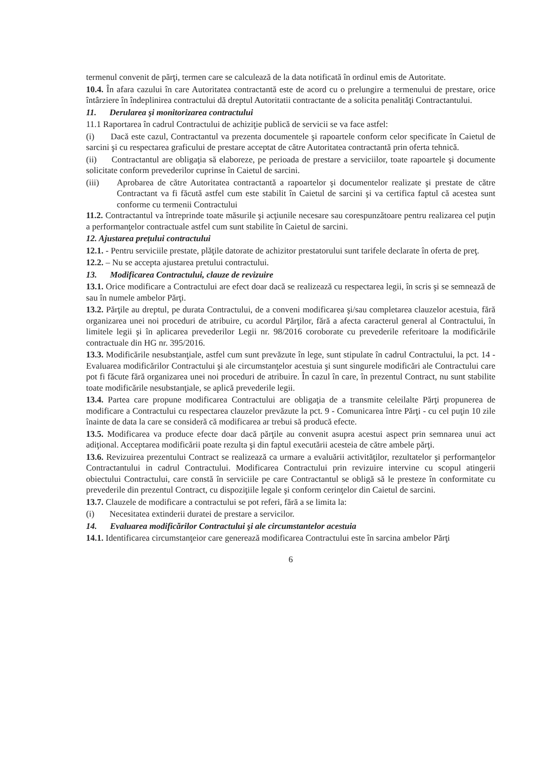termenul convenit de părţi, termen care se calculează de la data notificată în ordinul emis de Autoritate.
10.4. În afara cazului în care Autoritatea contractantă este de acord cu o prelungire a termenului de prestare, orice întârziere în îndeplinirea contractului dă dreptul Autoritatii contractante de a solicita penalităţi Contractantului.
11. Derularea şi monitorizarea contractului
11.1 Raportarea în cadrul Contractului de achiziţie publică de servicii se va face astfel:
(i) Dacă este cazul, Contractantul va prezenta documentele şi rapoartele conform celor specificate în Caietul de sarcini şi cu respectarea graficului de prestare acceptat de către Autoritatea contractantă prin oferta tehnică.
(ii) Contractantul are obligaţia să elaboreze, pe perioada de prestare a serviciilor, toate rapoartele şi documente solicitate conform prevederilor cuprinse în Caietul de sarcini.
(iii) Aprobarea de către Autoritatea contractantă a rapoartelor şi documentelor realizate şi prestate de către Contractant va fi făcută astfel cum este stabilit în Caietul de sarcini şi va certifica faptul că acestea sunt conforme cu termenii Contractului
11.2. Contractantul va întreprinde toate măsurile şi acţiunile necesare sau corespunzătoare pentru realizarea cel puţin a performanţelor contractuale astfel cum sunt stabilite în Caietul de sarcini.
12. Ajustarea preţului contractului
12.1. - Pentru serviciile prestate, plăţile datorate de achizitor prestatorului sunt tarifele declarate în oferta de preţ.
12.2. – Nu se accepta ajustarea pretului contractului.
13. Modificarea Contractului, clauze de revizuire
13.1. Orice modificare a Contractului are efect doar dacă se realizează cu respectarea legii, în scris şi se semnează de sau în numele ambelor Părţi.
13.2. Părţile au dreptul, pe durata Contractului, de a conveni modificarea şi/sau completarea clauzelor acestuia, fără organizarea unei noi proceduri de atribuire, cu acordul Părţilor, fără a afecta caracterul general al Contractului, în limitele legii şi în aplicarea prevederilor Legii nr. 98/2016 coroborate cu prevederile referitoare la modificările contractuale din HG nr. 395/2016.
13.3. Modificările nesubstanţiale, astfel cum sunt prevăzute în lege, sunt stipulate în cadrul Contractului, la pct. 14 - Evaluarea modificărilor Contractului şi ale circumstanţelor acestuia şi sunt singurele modificări ale Contractului care pot fi făcute fără organizarea unei noi proceduri de atribuire. În cazul în care, în prezentul Contract, nu sunt stabilite toate modificările nesubstanţiale, se aplică prevederile legii.
13.4. Partea care propune modificarea Contractului are obligaţia de a transmite celeilalte Părţi propunerea de modificare a Contractului cu respectarea clauzelor prevăzute la pct. 9 - Comunicarea între Părţi - cu cel puţin 10 zile înainte de data la care se consideră că modificarea ar trebui să producă efecte.
13.5. Modificarea va produce efecte doar dacă părţile au convenit asupra acestui aspect prin semnarea unui act adiţional. Acceptarea modificării poate rezulta şi din faptul executării acesteia de către ambele părţi.
13.6. Revizuirea prezentului Contract se realizează ca urmare a evaluării activităţilor, rezultatelor şi performanţelor Contractantului in cadrul Contractului. Modificarea Contractului prin revizuire intervine cu scopul atingerii obiectului Contractului, care constă în serviciile pe care Contractantul se obligă să le presteze în conformitate cu prevederile din prezentul Contract, cu dispoziţiile legale şi conform cerinţelor din Caietul de sarcini.
13.7. Clauzele de modificare a contractului se pot referi, fără a se limita la:
(i) Necesitatea extinderii duratei de prestare a servicilor.
14. Evaluarea modificărilor Contractului şi ale circumstantelor acestuia
14.1. Identificarea circumstanţeior care generează modificarea Contractului este în sarcina ambelor Părţi
6